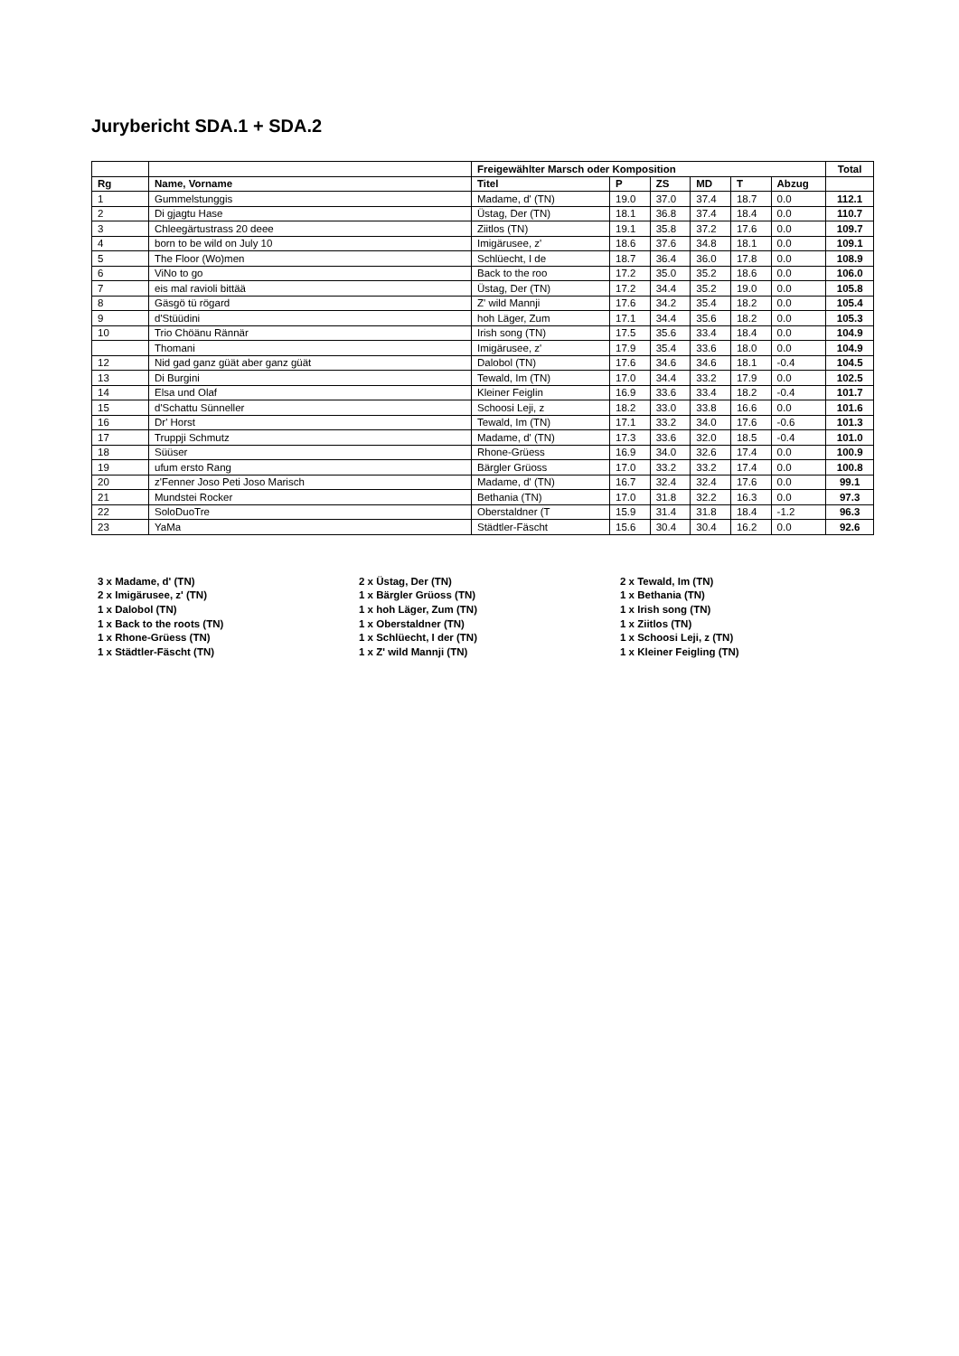Jurybericht SDA.1 + SDA.2
| | | Freigewählter Marsch oder Komposition | | | | | | Total |
| --- | --- | --- | --- | --- | --- | --- | --- | --- |
| Rg | Name, Vorname | Titel | P | ZS | MD | T | Abzug | |
| 1 | Gummelstunggis | Madame, d' (TN) | 19.0 | 37.0 | 37.4 | 18.7 | 0.0 | 112.1 |
| 2 | Di gjagtu Hase | Üstag, Der (TN) | 18.1 | 36.8 | 37.4 | 18.4 | 0.0 | 110.7 |
| 3 | Chleegärtustrass 20 deee | Ziitlos (TN) | 19.1 | 35.8 | 37.2 | 17.6 | 0.0 | 109.7 |
| 4 | born to be wild on July 10 | Imigärusee, z' | 18.6 | 37.6 | 34.8 | 18.1 | 0.0 | 109.1 |
| 5 | The Floor (Wo)men | Schlüecht, I de | 18.7 | 36.4 | 36.0 | 17.8 | 0.0 | 108.9 |
| 6 | ViNo to go | Back to the roo | 17.2 | 35.0 | 35.2 | 18.6 | 0.0 | 106.0 |
| 7 | eis mal ravioli bittää | Üstag, Der (TN) | 17.2 | 34.4 | 35.2 | 19.0 | 0.0 | 105.8 |
| 8 | Gäsgö tü rögard | Z' wild Mannji | 17.6 | 34.2 | 35.4 | 18.2 | 0.0 | 105.4 |
| 9 | d'Stüüdini | hoh Läger, Zum | 17.1 | 34.4 | 35.6 | 18.2 | 0.0 | 105.3 |
| 10 | Trio Chöänu Rännär | Irish song (TN) | 17.5 | 35.6 | 33.4 | 18.4 | 0.0 | 104.9 |
| | Thomani | Imigärusee, z' | 17.9 | 35.4 | 33.6 | 18.0 | 0.0 | 104.9 |
| 12 | Nid gad ganz güät aber ganz güät | Dalobol (TN) | 17.6 | 34.6 | 34.6 | 18.1 | -0.4 | 104.5 |
| 13 | Di Burgini | Tewald, Im (TN) | 17.0 | 34.4 | 33.2 | 17.9 | 0.0 | 102.5 |
| 14 | Elsa und Olaf | Kleiner Feiglin | 16.9 | 33.6 | 33.4 | 18.2 | -0.4 | 101.7 |
| 15 | d'Schattu Sünneller | Schoosi Leji, z | 18.2 | 33.0 | 33.8 | 16.6 | 0.0 | 101.6 |
| 16 | Dr' Horst | Tewald, Im (TN) | 17.1 | 33.2 | 34.0 | 17.6 | -0.6 | 101.3 |
| 17 | Truppji Schmutz | Madame, d' (TN) | 17.3 | 33.6 | 32.0 | 18.5 | -0.4 | 101.0 |
| 18 | Süüser | Rhone-Grüess | 16.9 | 34.0 | 32.6 | 17.4 | 0.0 | 100.9 |
| 19 | ufum ersto Rang | Bärgler Grüoss | 17.0 | 33.2 | 33.2 | 17.4 | 0.0 | 100.8 |
| 20 | z'Fenner Joso Peti Joso Marisch | Madame, d' (TN) | 16.7 | 32.4 | 32.4 | 17.6 | 0.0 | 99.1 |
| 21 | Mundstei Rocker | Bethania (TN) | 17.0 | 31.8 | 32.2 | 16.3 | 0.0 | 97.3 |
| 22 | SoloDuoTre | Oberstaldner (T | 15.9 | 31.4 | 31.8 | 18.4 | -1.2 | 96.3 |
| 23 | YaMa | Städtler-Fäscht | 15.6 | 30.4 | 30.4 | 16.2 | 0.0 | 92.6 |
3 x Madame, d' (TN)
2 x Imigärusee, z' (TN)
1 x Dalobol (TN)
1 x Back to the roots (TN)
1 x Rhone-Grüess (TN)
1 x Städtler-Fäscht (TN)
2 x Üstag, Der (TN)
1 x Bärgler Grüoss (TN)
1 x hoh Läger, Zum (TN)
1 x Oberstaldner (TN)
1 x Schlüecht, I der (TN)
1 x Z' wild Mannji (TN)
2 x Tewald, Im (TN)
1 x Bethania (TN)
1 x Irish song (TN)
1 x Ziitlos (TN)
1 x Schoosi Leji, z (TN)
1 x Kleiner Feigling (TN)